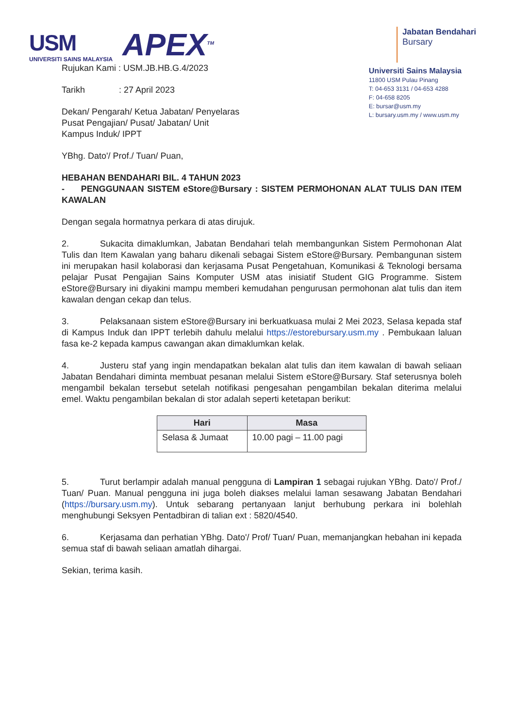USM
UNIVERSITI SAINS MALAYSIA
APEX<sup>TM</sup>
Jabatan Bendahari
Bursary
Rujukan Kami : USM.JB.HB.G.4/2023
Tarikh : 27 April 2023
Dekan/ Pengarah/ Ketua Jabatan/ Penyelaras
Pusat Pengajian/ Pusat/ Jabatan/ Unit
Kampus Induk/ IPPT
YBhg. Dato'/ Prof./ Tuan/ Puan,
Universiti Sains Malaysia
11800 USM Pulau Pinang
T: 04-653 3131 / 04-653 4288
F: 04-658 8205
E: bursar@usm.my
L: bursary.usm.my / www.usm.my
HEBAHAN BENDAHARI BIL. 4 TAHUN 2023
- PENGGUNAAN SISTEM eStore@Bursary : SISTEM PERMOHONAN ALAT TULIS DAN ITEM KAWALAN
Dengan segala hormatnya perkara di atas dirujuk.
2. Sukacita dimaklumkan, Jabatan Bendahari telah membangunkan Sistem Permohonan Alat Tulis dan Item Kawalan yang baharu dikenali sebagai Sistem eStore@Bursary. Pembangunan sistem ini merupakan hasil kolaborasi dan kerjasama Pusat Pengetahuan, Komunikasi & Teknologi bersama pelajar Pusat Pengajian Sains Komputer USM atas inisiatif Student GIG Programme. Sistem eStore@Bursary ini diyakini mampu memberi kemudahan pengurusan permohonan alat tulis dan item kawalan dengan cekap dan telus.
3. Pelaksanaan sistem eStore@Bursary ini berkuatkuasa mulai 2 Mei 2023, Selasa kepada staf di Kampus Induk dan IPPT terlebih dahulu melalui https://estorebursary.usm.my . Pembukaan laluan fasa ke-2 kepada kampus cawangan akan dimaklumkan kelak.
4. Justeru staf yang ingin mendapatkan bekalan alat tulis dan item kawalan di bawah seliaan Jabatan Bendahari diminta membuat pesanan melalui Sistem eStore@Bursary. Staf seterusnya boleh mengambil bekalan tersebut setelah notifikasi pengesahan pengambilan bekalan diterima melalui emel. Waktu pengambilan bekalan di stor adalah seperti ketetapan berikut:
| Hari | Masa |
| --- | --- |
| Selasa & Jumaat | 10.00 pagi – 11.00 pagi |
5. Turut berlampir adalah manual pengguna di Lampiran 1 sebagai rujukan YBhg. Dato'/ Prof./ Tuan/ Puan. Manual pengguna ini juga boleh diakses melalui laman sesawang Jabatan Bendahari (https://bursary.usm.my). Untuk sebarang pertanyaan lanjut berhubung perkara ini bolehlah menghubungi Seksyen Pentadbiran di talian ext : 5820/4540.
6. Kerjasama dan perhatian YBhg. Dato'/ Prof/ Tuan/ Puan, memanjangkan hebahan ini kepada semua staf di bawah seliaan amatlah dihargai.
Sekian, terima kasih.